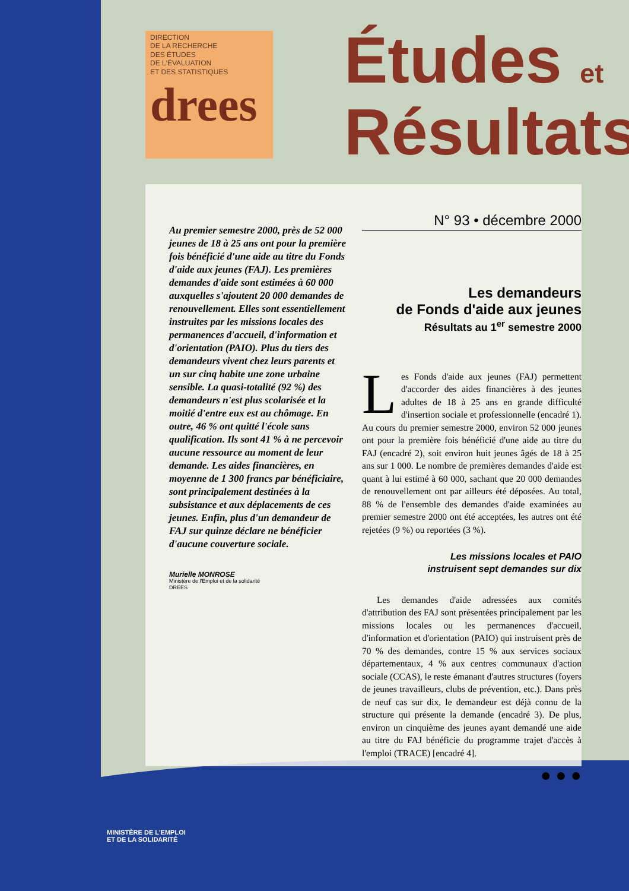DIRECTION
DE LA RECHERCHE
DES ÉTUDES
DE L'ÉVALUATION
ET DES STATISTIQUES
drees
Études et
Résultats
Au premier semestre 2000, près de 52 000 jeunes de 18 à 25 ans ont pour la première fois bénéficié d'une aide au titre du Fonds d'aide aux jeunes (FAJ). Les premières demandes d'aide sont estimées à 60 000 auxquelles s'ajoutent 20 000 demandes de renouvellement. Elles sont essentiellement instruites par les missions locales des permanences d'accueil, d'information et d'orientation (PAIO). Plus du tiers des demandeurs vivent chez leurs parents et un sur cinq habite une zone urbaine sensible. La quasi-totalité (92 %) des demandeurs n'est plus scolarisée et la moitié d'entre eux est au chômage. En outre, 46 % ont quitté l'école sans qualification. Ils sont 41 % à ne percevoir aucune ressource au moment de leur demande. Les aides financières, en moyenne de 1 300 francs par bénéficiaire, sont principalement destinées à la subsistance et aux déplacements de ces jeunes. Enfin, plus d'un demandeur de FAJ sur quinze déclare ne bénéficier d'aucune couverture sociale.
Murielle MONROSE
Ministère de l'Emploi et de la solidarité
DREES
N° 93 • décembre 2000
Les demandeurs
de Fonds d'aide aux jeunes
Résultats au 1<sup>er</sup> semestre 2000
Les Fonds d'aide aux jeunes (FAJ) permettent d'accorder des aides financières à des jeunes adultes de 18 à 25 ans en grande difficulté d'insertion sociale et professionnelle (encadré 1). Au cours du premier semestre 2000, environ 52 000 jeunes ont pour la première fois bénéficié d'une aide au titre du FAJ (encadré 2), soit environ huit jeunes âgés de 18 à 25 ans sur 1 000. Le nombre de premières demandes d'aide est quant à lui estimé à 60 000, sachant que 20 000 demandes de renouvellement ont par ailleurs été déposées. Au total, 88 % de l'ensemble des demandes d'aide examinées au premier semestre 2000 ont été acceptées, les autres ont été rejetées (9 %) ou reportées (3 %).
Les missions locales et PAIO
instruisent sept demandes sur dix
Les demandes d'aide adressées aux comités d'attribution des FAJ sont présentées principalement par les missions locales ou les permanences d'accueil, d'information et d'orientation (PAIO) qui instruisent près de 70 % des demandes, contre 15 % aux services sociaux départementaux, 4 % aux centres communaux d'action sociale (CCAS), le reste émanant d'autres structures (foyers de jeunes travailleurs, clubs de prévention, etc.). Dans près de neuf cas sur dix, le demandeur est déjà connu de la structure qui présente la demande (encadré 3). De plus, environ un cinquième des jeunes ayant demandé une aide au titre du FAJ bénéficie du programme trajet d'accès à l'emploi (TRACE) [encadré 4].
● ● ●
MINISTÈRE DE L'EMPLOI
ET DE LA SOLIDARITÉ